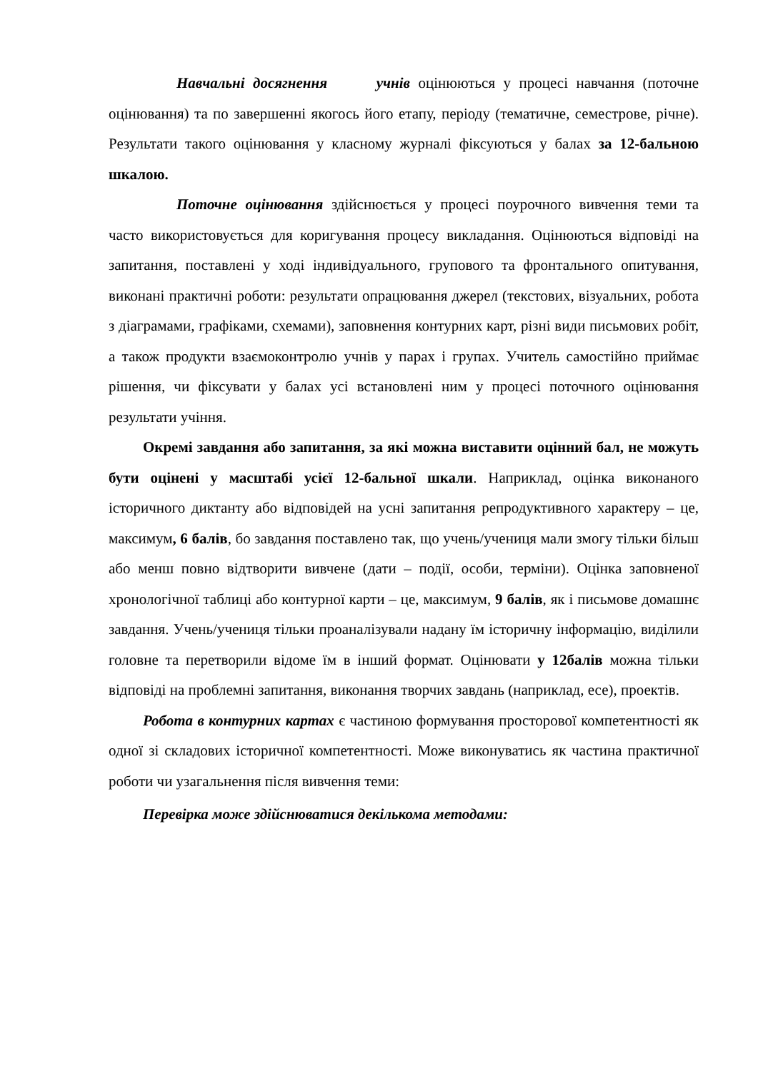Навчальні досягнення учнів оцінюються у процесі навчання (поточне оцінювання) та по завершенні якогось його етапу, періоду (тематичне, семестрове, річне). Результати такого оцінювання у класному журналі фіксуються у балах за 12-бальною шкалою.
Поточне оцінювання здійснюється у процесі поурочного вивчення теми та часто використовується для коригування процесу викладання. Оцінюються відповіді на запитання, поставлені у ході індивідуального, групового та фронтального опитування, виконані практичні роботи: результати опрацювання джерел (текстових, візуальних, робота з діаграмами, графіками, схемами), заповнення контурних карт, різні види письмових робіт, а також продукти взаємоконтролю учнів у парах і групах. Учитель самостійно приймає рішення, чи фіксувати у балах усі встановлені ним у процесі поточного оцінювання результати учіння.
Окремі завдання або запитання, за які можна виставити оцінний бал, не можуть бути оцінені у масштабі усієї 12-бальної шкали. Наприклад, оцінка виконаного історичного диктанту або відповідей на усні запитання репродуктивного характеру – це, максимум, 6 балів, бо завдання поставлено так, що учень/учениця мали змогу тільки більш або менш повно відтворити вивчене (дати – події, особи, терміни). Оцінка заповненої хронологічної таблиці або контурної карти – це, максимум, 9 балів, як і письмове домашнє завдання. Учень/учениця тільки проаналізували надану їм історичну інформацію, виділили головне та перетворили відоме їм в інший формат. Оцінювати у 12балів можна тільки відповіді на проблемні запитання, виконання творчих завдань (наприклад, есе), проектів.
Робота в контурних картах є частиною формування просторової компетентності як одної зі складових історичної компетентності. Може виконуватись як частина практичної роботи чи узагальнення після вивчення теми:
Перевірка може здійснюватися декількома методами: